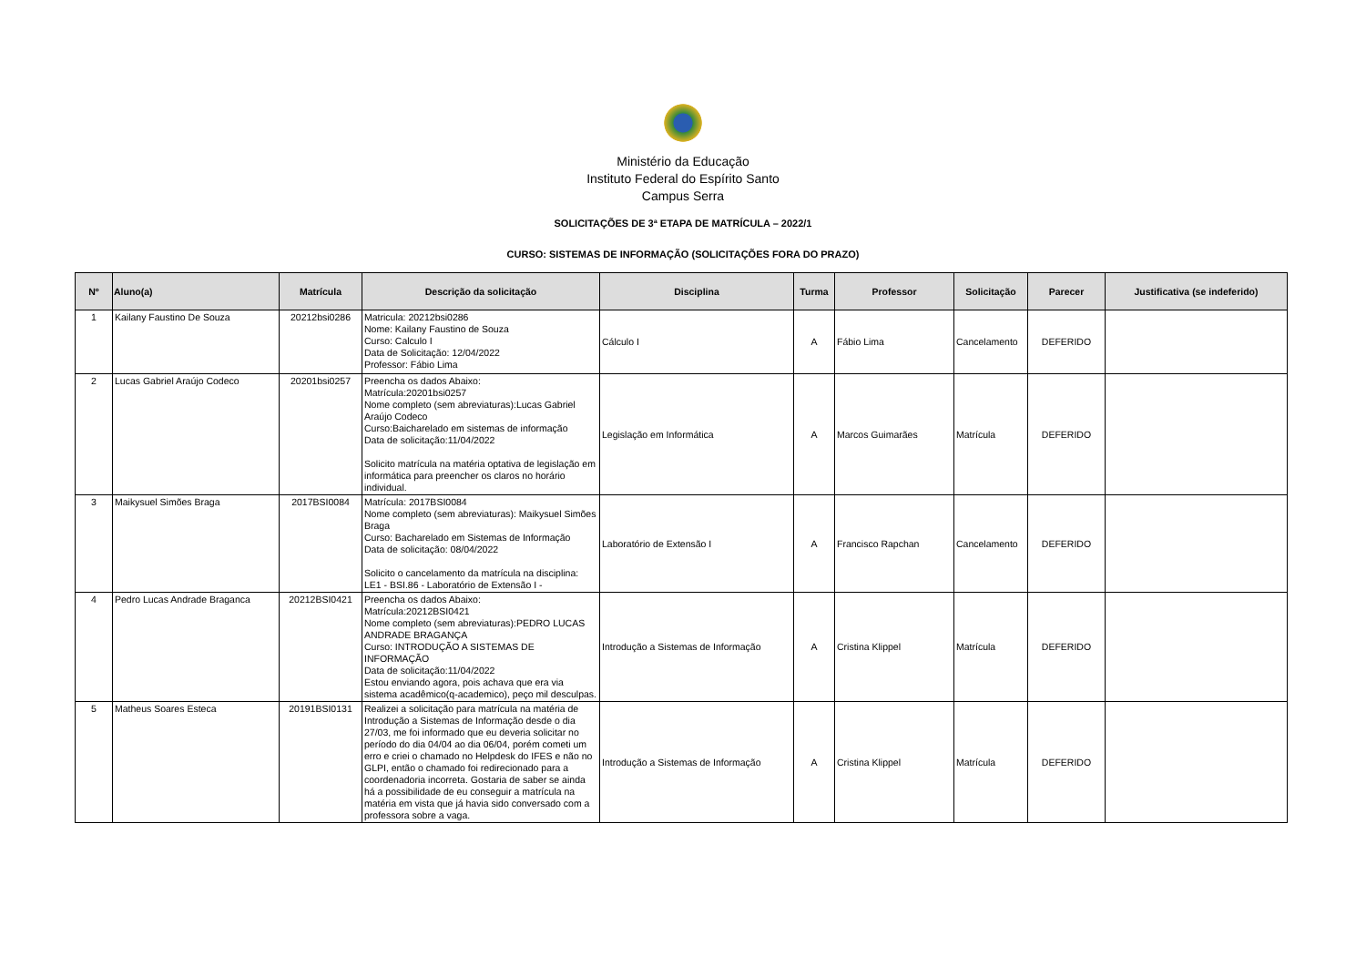Ministério da Educação
Instituto Federal do Espírito Santo
Campus Serra
SOLICITAÇÕES DE 3ª ETAPA DE MATRÍCULA – 2022/1
CURSO: SISTEMAS DE INFORMAÇÃO (SOLICITAÇÕES FORA DO PRAZO)
| Nº | Aluno(a) | Matrícula | Descrição da solicitação | Disciplina | Turma | Professor | Solicitação | Parecer | Justificativa (se indeferido) |
| --- | --- | --- | --- | --- | --- | --- | --- | --- | --- |
| 1 | Kailany Faustino De Souza | 20212bsi0286 | Matricula: 20212bsi0286 Nome: Kailany Faustino de Souza Curso: Calculo I Data de Solicitação: 12/04/2022 Professor: Fábio Lima | Cálculo I | A | Fábio Lima | Cancelamento | DEFERIDO | |
| 2 | Lucas Gabriel Araújo Codeco | 20201bsi0257 | Preencha os dados Abaixo: Matrícula:20201bsi0257 Nome completo (sem abreviaturas):Lucas Gabriel Araújo Codeco Curso:Baicharelado em sistemas de informação Data de solicitação:11/04/2022 Solicito matrícula na matéria optativa de legislação em informática para preencher os claros no horário individual. | Legislação em Informática | A | Marcos Guimarães | Matrícula | DEFERIDO | |
| 3 | Maikysuel Simões Braga | 2017BSI0084 | Matrícula: 2017BSI0084 Nome completo (sem abreviaturas): Maikysuel Simões Braga Curso: Bacharelado em Sistemas de Informação Data de solicitação: 08/04/2022 Solicito o cancelamento da matrícula na disciplina: LE1 - BSI.86 - Laboratório de Extensão I - | Laboratório de Extensão I | A | Francisco Rapchan | Cancelamento | DEFERIDO | |
| 4 | Pedro Lucas Andrade Braganca | 20212BSI0421 | Preencha os dados Abaixo: Matrícula:20212BSI0421 Nome completo (sem abreviaturas):PEDRO LUCAS ANDRADE BRAGANÇA Curso: INTRODUÇÃO A SISTEMAS DE INFORMAÇÃO Data de solicitação:11/04/2022 Estou enviando agora, pois achava que era via sistema acadêmico(q-academico), peço mil desculpas. | Introdução a Sistemas de Informação | A | Cristina Klippel | Matrícula | DEFERIDO | |
| 5 | Matheus Soares Esteca | 20191BSI0131 | Realizei a solicitação para matrícula na matéria de Introdução a Sistemas de Informação desde o dia 27/03, me foi informado que eu deveria solicitar no período do dia 04/04 ao dia 06/04, porém cometi um erro e criei o chamado no Helpdesk do IFES e não no GLPI, então o chamado foi redirecionado para a coordenadoria incorreta. Gostaria de saber se ainda há a possibilidade de eu conseguir a matrícula na matéria em vista que já havia sido conversado com a professora sobre a vaga. | Introdução a Sistemas de Informação | A | Cristina Klippel | Matrícula | DEFERIDO | |